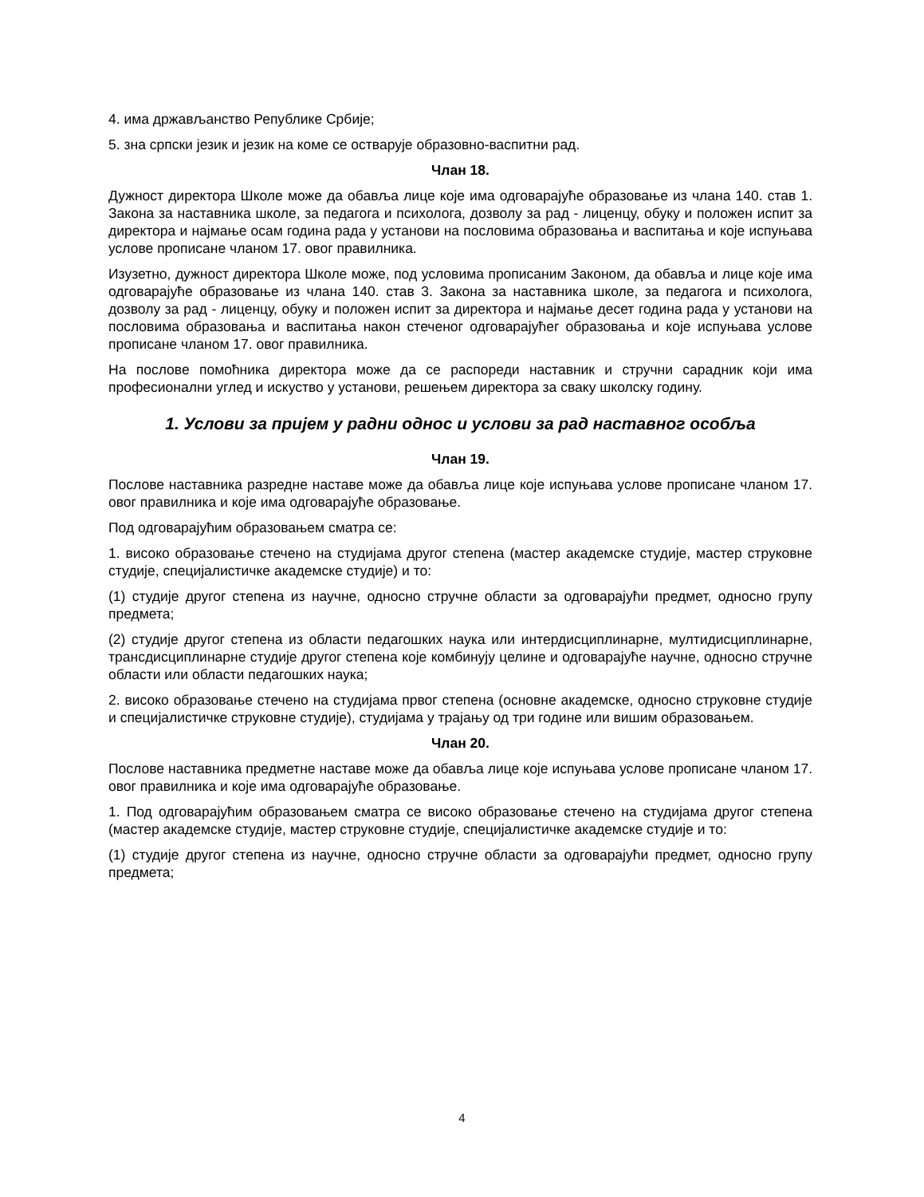4. има држављанство Републике Србије;
5. зна српски језик и језик на коме се остварује образовно-васпитни рад.
Члан 18.
Дужност директора Школе може да обавља лице које има одговарајуће образовање из члана 140. став 1. Закона за наставника школе, за педагога и психолога, дозволу за рад - лиценцу, обуку и положен испит за директора и најмање осам година рада у установи на пословима образовања и васпитања и које испуњава услове прописане чланом 17. овог правилника.
Изузетно, дужност директора Школе може, под условима прописаним Законом, да обавља и лице које има одговарајуће образовање из члана 140. став 3. Закона за наставника школе, за педагога и психолога, дозволу за рад - лиценцу, обуку и положен испит за директора и најмање десет година рада у установи на пословима образовања и васпитања након стеченог одговарајућег образовања и које испуњава услове прописане чланом 17. овог правилника.
На послове помоћника директора може да се распореди наставник и стручни сарадник који има професионални углед и искуство у установи, решењем директора за сваку школску годину.
1. Услови за пријем у радни однос и услови за рад наставног особља
Члан 19.
Послове наставника разредне наставе може да обавља лице које испуњава услове прописане чланом 17. овог правилника и које има одговарајуће образовање.
Под одговарајућим образовањем сматра се:
1. високо образовање стечено на студијама другог степена (мастер академске студије, мастер струковне студије, специјалистичке академске студије) и то:
(1) студије другог степена из научне, односно стручне области за одговарајући предмет, односно групу предмета;
(2) студије другог степена из области педагошких наука или интердисциплинарне, мултидисциплинарне, трансдисциплинарне студије другог степена које комбинују целине и одговарајуће научне, односно стручне области или области педагошких наука;
2. високо образовање стечено на студијама првог степена (основне академске, односно струковне студије и специјалистичке струковне студије), студијама у трајању од три године или вишим образовањем.
Члан 20.
Послове наставника предметне наставе може да обавља лице које испуњава услове прописане чланом 17. овог правилника и које има одговарајуће образовање.
1. Под одговарајућим образовањем сматра се високо образовање стечено на студијама другог степена (мастер академске студије, мастер струковне студије, специјалистичке академске студије и то:
(1) студије другог степена из научне, односно стручне области за одговарајући предмет, односно групу предмета;
4